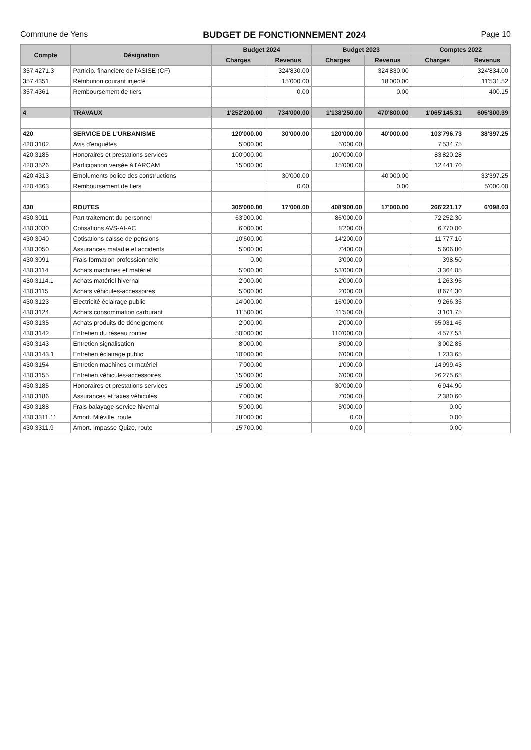Commune de Yens BUDGET DE FONCTIONNEMENT 2024 Page 10
| Compte | Désignation | Budget 2024 | | Budget 2023 | | Comptes 2022 | |
| --- | --- | --- | --- | --- | --- | --- | --- |
| | | Charges | Revenus | Charges | Revenus | Charges | Revenus |
| 357.4271.3 | Particip. financière de l'ASISE (CF) | | 324'830.00 | | 324'830.00 | | 324'834.00 |
| 357.4351 | Rétribution courant injecté | | 15'000.00 | | 18'000.00 | | 11'531.52 |
| 357.4361 | Remboursement de tiers | | 0.00 | | 0.00 | | 400.15 |
| 4 | TRAVAUX | 1'252'200.00 | 734'000.00 | 1'138'250.00 | 470'800.00 | 1'065'145.31 | 605'300.39 |
| 420 | SERVICE DE L'URBANISME | 120'000.00 | 30'000.00 | 120'000.00 | 40'000.00 | 103'796.73 | 38'397.25 |
| 420.3102 | Avis d'enquêtes | 5'000.00 | | 5'000.00 | | 7'534.75 | |
| 420.3185 | Honoraires et prestations services | 100'000.00 | | 100'000.00 | | 83'820.28 | |
| 420.3526 | Participation versée à l'ARCAM | 15'000.00 | | 15'000.00 | | 12'441.70 | |
| 420.4313 | Emoluments police des constructions | | 30'000.00 | | 40'000.00 | | 33'397.25 |
| 420.4363 | Remboursement de tiers | | 0.00 | | 0.00 | | 5'000.00 |
| 430 | ROUTES | 305'000.00 | 17'000.00 | 408'900.00 | 17'000.00 | 266'221.17 | 6'098.03 |
| 430.3011 | Part traitement du personnel | 63'900.00 | | 86'000.00 | | 72'252.30 | |
| 430.3030 | Cotisations AVS-AI-AC | 6'000.00 | | 8'200.00 | | 6'770.00 | |
| 430.3040 | Cotisations caisse de pensions | 10'600.00 | | 14'200.00 | | 11'777.10 | |
| 430.3050 | Assurances maladie et accidents | 5'000.00 | | 7'400.00 | | 5'606.80 | |
| 430.3091 | Frais formation professionnelle | 0.00 | | 3'000.00 | | 398.50 | |
| 430.3114 | Achats machines et matériel | 5'000.00 | | 53'000.00 | | 3'364.05 | |
| 430.3114.1 | Achats matériel hivernal | 2'000.00 | | 2'000.00 | | 1'263.95 | |
| 430.3115 | Achats véhicules-accessoires | 5'000.00 | | 2'000.00 | | 8'674.30 | |
| 430.3123 | Electricité éclairage public | 14'000.00 | | 16'000.00 | | 9'266.35 | |
| 430.3124 | Achats consommation carburant | 11'500.00 | | 11'500.00 | | 3'101.75 | |
| 430.3135 | Achats produits de déneigement | 2'000.00 | | 2'000.00 | | 65'031.46 | |
| 430.3142 | Entretien du réseau routier | 50'000.00 | | 110'000.00 | | 4'577.53 | |
| 430.3143 | Entretien signalisation | 8'000.00 | | 8'000.00 | | 3'002.85 | |
| 430.3143.1 | Entretien éclairage public | 10'000.00 | | 6'000.00 | | 1'233.65 | |
| 430.3154 | Entretien machines et matériel | 7'000.00 | | 1'000.00 | | 14'999.43 | |
| 430.3155 | Entretien véhicules-accessoires | 15'000.00 | | 6'000.00 | | 26'275.65 | |
| 430.3185 | Honoraires et prestations services | 15'000.00 | | 30'000.00 | | 6'944.90 | |
| 430.3186 | Assurances et taxes véhicules | 7'000.00 | | 7'000.00 | | 2'380.60 | |
| 430.3188 | Frais balayage-service hivernal | 5'000.00 | | 5'000.00 | | 0.00 | |
| 430.3311.11 | Amort. Miéville, route | 28'000.00 | | 0.00 | | 0.00 | |
| 430.3311.9 | Amort. Impasse Quize, route | 15'700.00 | | 0.00 | | 0.00 | |